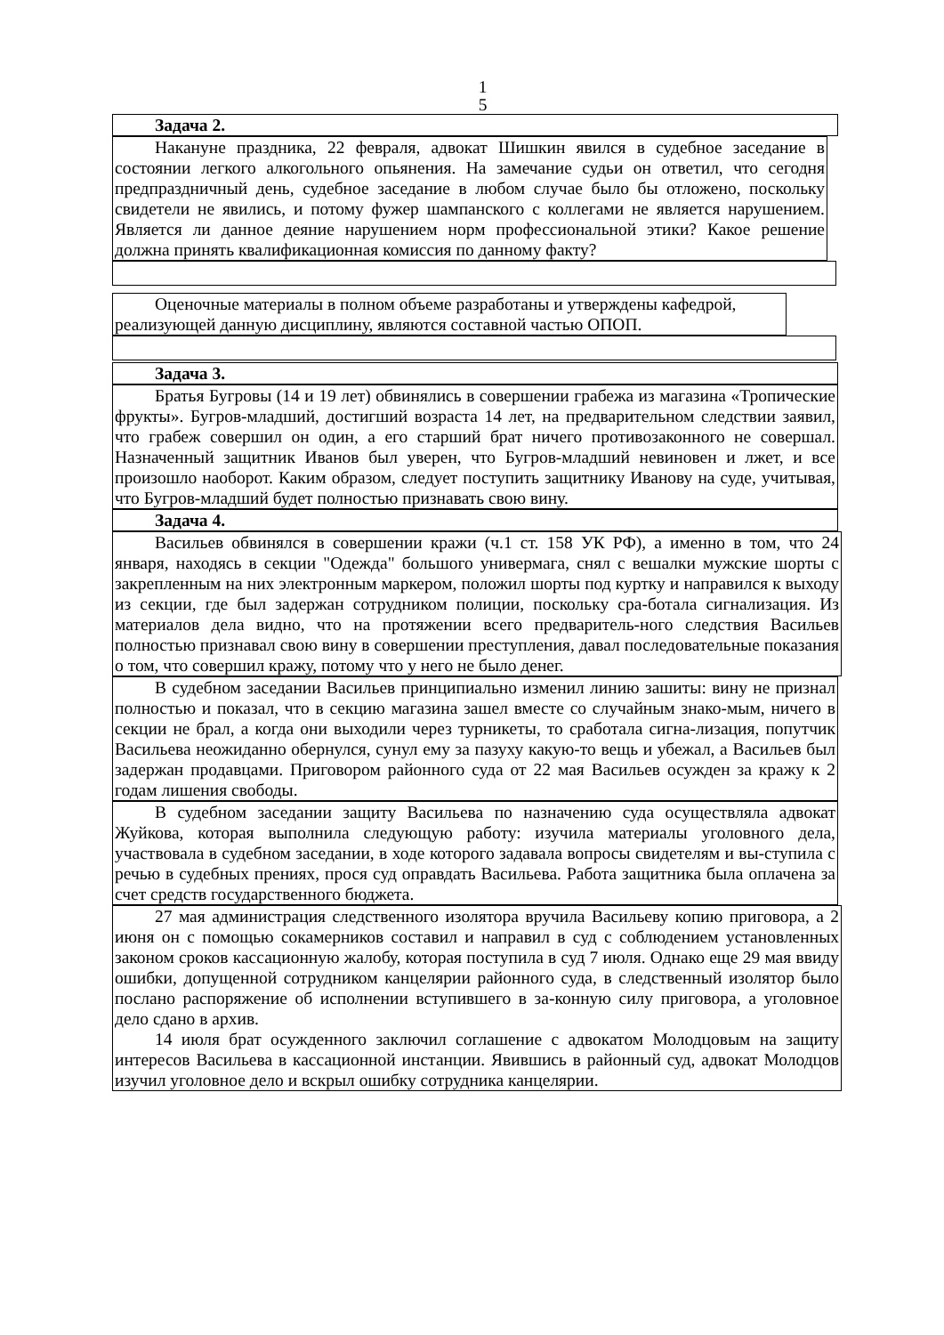1
5
Задача 2.
Накануне праздника, 22 февраля, адвокат Шишкин явился в судебное заседание в состоянии легкого алкогольного опьянения. На замечание судьи он ответил, что сегодня предпраздничный день, судебное заседание в любом случае было бы отложено, поскольку свидетели не явились, и потому фужер шампанского с коллегами не является нарушением. Является ли данное деяние нарушением норм профессиональной этики? Какое решение должна принять квалификационная комиссия по данному факту?
Оценочные материалы в полном объеме разработаны и утверждены кафедрой, реализующей данную дисциплину, являются составной частью ОПОП.
Задача 3.
Братья Бугровы (14 и 19 лет) обвинялись в совершении грабежа из магазина «Тропические фрукты». Бугров-младший, достигший возраста 14 лет, на предварительном следствии заявил, что грабеж совершил он один, а его старший брат ничего противозаконного не совершал. Назначенный защитник Иванов был уверен, что Бугров-младший невиновен и лжет, и все произошло наоборот. Каким образом, следует поступить защитнику Иванову на суде, учитывая, что Бугров-младший будет полностью признавать свою вину.
Задача 4.
Васильев обвинялся в совершении кражи (ч.1 ст. 158 УК РФ), а именно в том, что 24 января, находясь в секции "Одежда" большого универмага, снял с вешалки мужские шорты с закрепленным на них электронным маркером, положил шорты под куртку и направился к выходу из секции, где был задержан сотрудником полиции, поскольку сра-ботала сигнализация. Из материалов дела видно, что на протяжении всего предваритель-ного следствия Васильев полностью признавал свою вину в совершении преступления, давал последовательные показания о том, что совершил кражу, потому что у него не было денег.
В судебном заседании Васильев принципиально изменил линию зашиты: вину не признал полностью и показал, что в секцию магазина зашел вместе со случайным знако-мым, ничего в секции не брал, а когда они выходили через турникеты, то сработала сигна-лизация, попутчик Васильева неожиданно обернулся, сунул ему за пазуху какую-то вещь и убежал, а Васильев был задержан продавцами. Приговором районного суда от 22 мая Васильев осужден за кражу к 2 годам лишения свободы.
В судебном заседании защиту Васильева по назначению суда осуществляла адвокат Жуйкова, которая выполнила следующую работу: изучила материалы уголовного дела, участвовала в судебном заседании, в ходе которого задавала вопросы свидетелям и вы-ступила с речью в судебных прениях, прося суд оправдать Васильева. Работа защитника была оплачена за счет средств государственного бюджета.
27 мая администрация следственного изолятора вручила Васильеву копию приговора, а 2 июня он с помощью сокамерников составил и направил в суд с соблюдением установленных законом сроков кассационную жалобу, которая поступила в суд 7 июля. Однако еще 29 мая ввиду ошибки, допущенной сотрудником канцелярии районного суда, в следственный изолятор было послано распоряжение об исполнении вступившего в за-конную силу приговора, а уголовное дело сдано в архив.
14 июля брат осужденного заключил соглашение с адвокатом Молодцовым на защиту интересов Васильева в кассационной инстанции. Явившись в районный суд, адвокат Молодцов изучил уголовное дело и вскрыл ошибку сотрудника канцелярии.